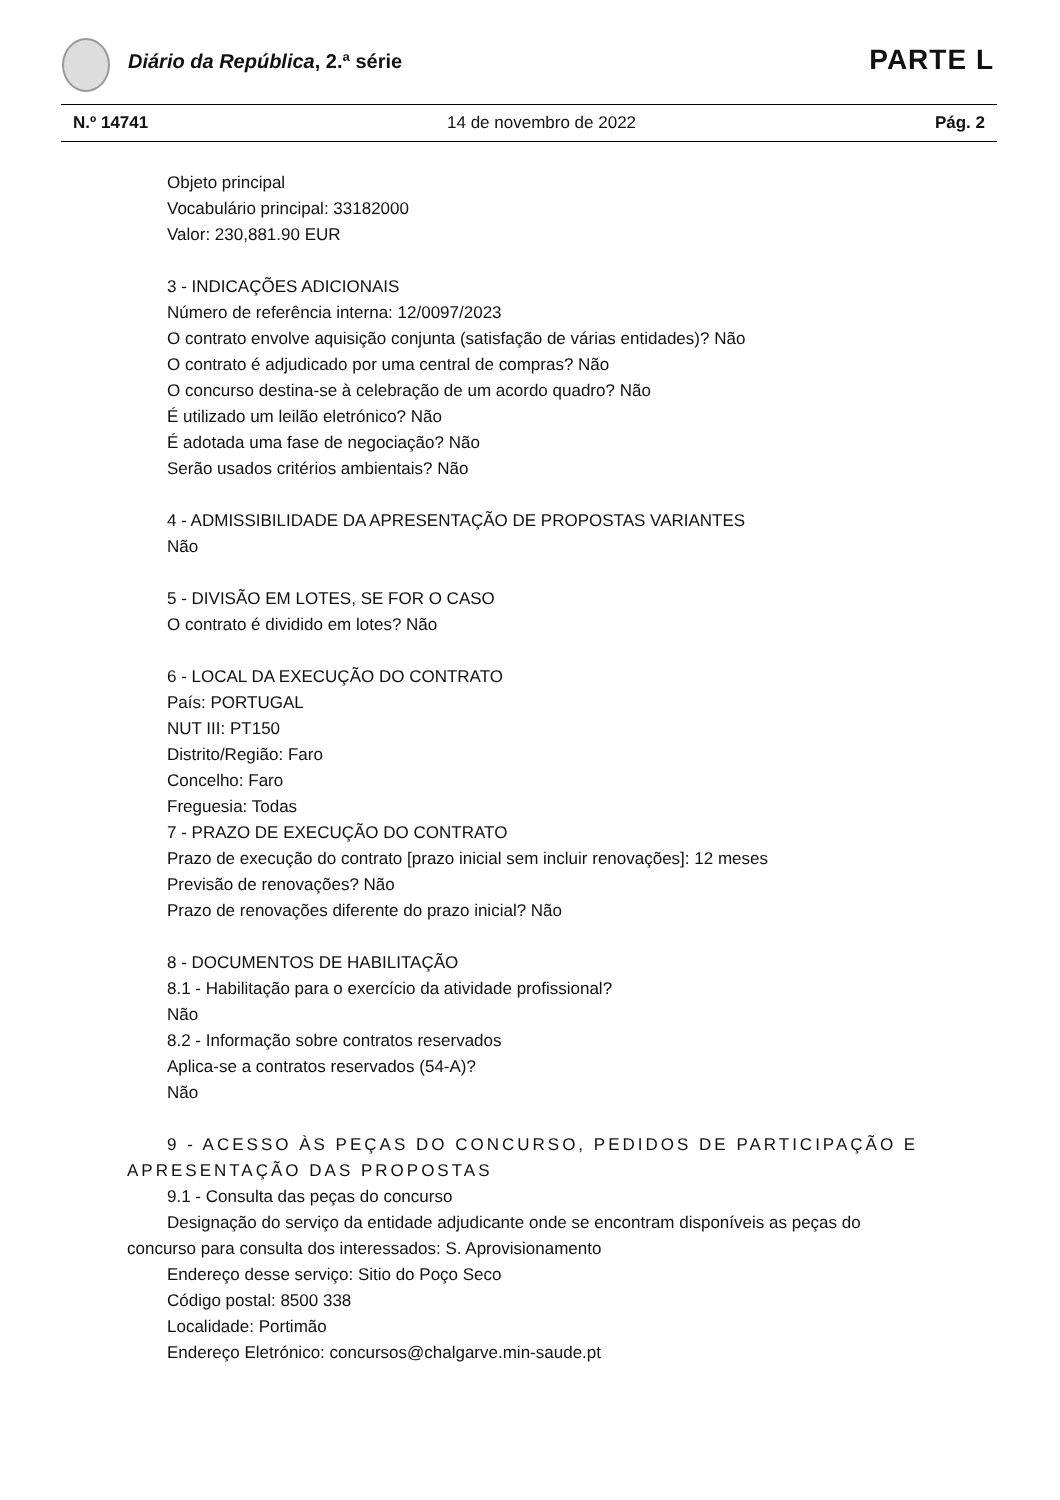Diário da República, 2.ª série PARTE L
N.º 14741 14 de novembro de 2022 Pág. 2
Objeto principal
Vocabulário principal: 33182000
Valor: 230,881.90 EUR
3 - INDICAÇÕES ADICIONAIS
Número de referência interna: 12/0097/2023
O contrato envolve aquisição conjunta (satisfação de várias entidades)? Não
O contrato é adjudicado por uma central de compras? Não
O concurso destina-se à celebração de um acordo quadro? Não
É utilizado um leilão eletrónico? Não
É adotada uma fase de negociação? Não
Serão usados critérios ambientais? Não
4 - ADMISSIBILIDADE DA APRESENTAÇÃO DE PROPOSTAS VARIANTES
Não
5 - DIVISÃO EM LOTES, SE FOR O CASO
O contrato é dividido em lotes? Não
6 - LOCAL DA EXECUÇÃO DO CONTRATO
País: PORTUGAL
NUT III: PT150
Distrito/Região: Faro
Concelho: Faro
Freguesia: Todas
7 - PRAZO DE EXECUÇÃO DO CONTRATO
Prazo de execução do contrato [prazo inicial sem incluir renovações]: 12 meses
Previsão de renovações? Não
Prazo de renovações diferente do prazo inicial? Não
8 - DOCUMENTOS DE HABILITAÇÃO
8.1 - Habilitação para o exercício da atividade profissional?
Não
8.2 - Informação sobre contratos reservados
Aplica-se a contratos reservados (54-A)?
Não
9 - ACESSO ÀS PEÇAS DO CONCURSO, PEDIDOS DE PARTICIPAÇÃO E APRESENTAÇÃO DAS PROPOSTAS
9.1 - Consulta das peças do concurso
Designação do serviço da entidade adjudicante onde se encontram disponíveis as peças do concurso para consulta dos interessados: S. Aprovisionamento
Endereço desse serviço: Sitio do Poço Seco
Código postal: 8500 338
Localidade: Portimão
Endereço Eletrónico: concursos@chalgarve.min-saude.pt